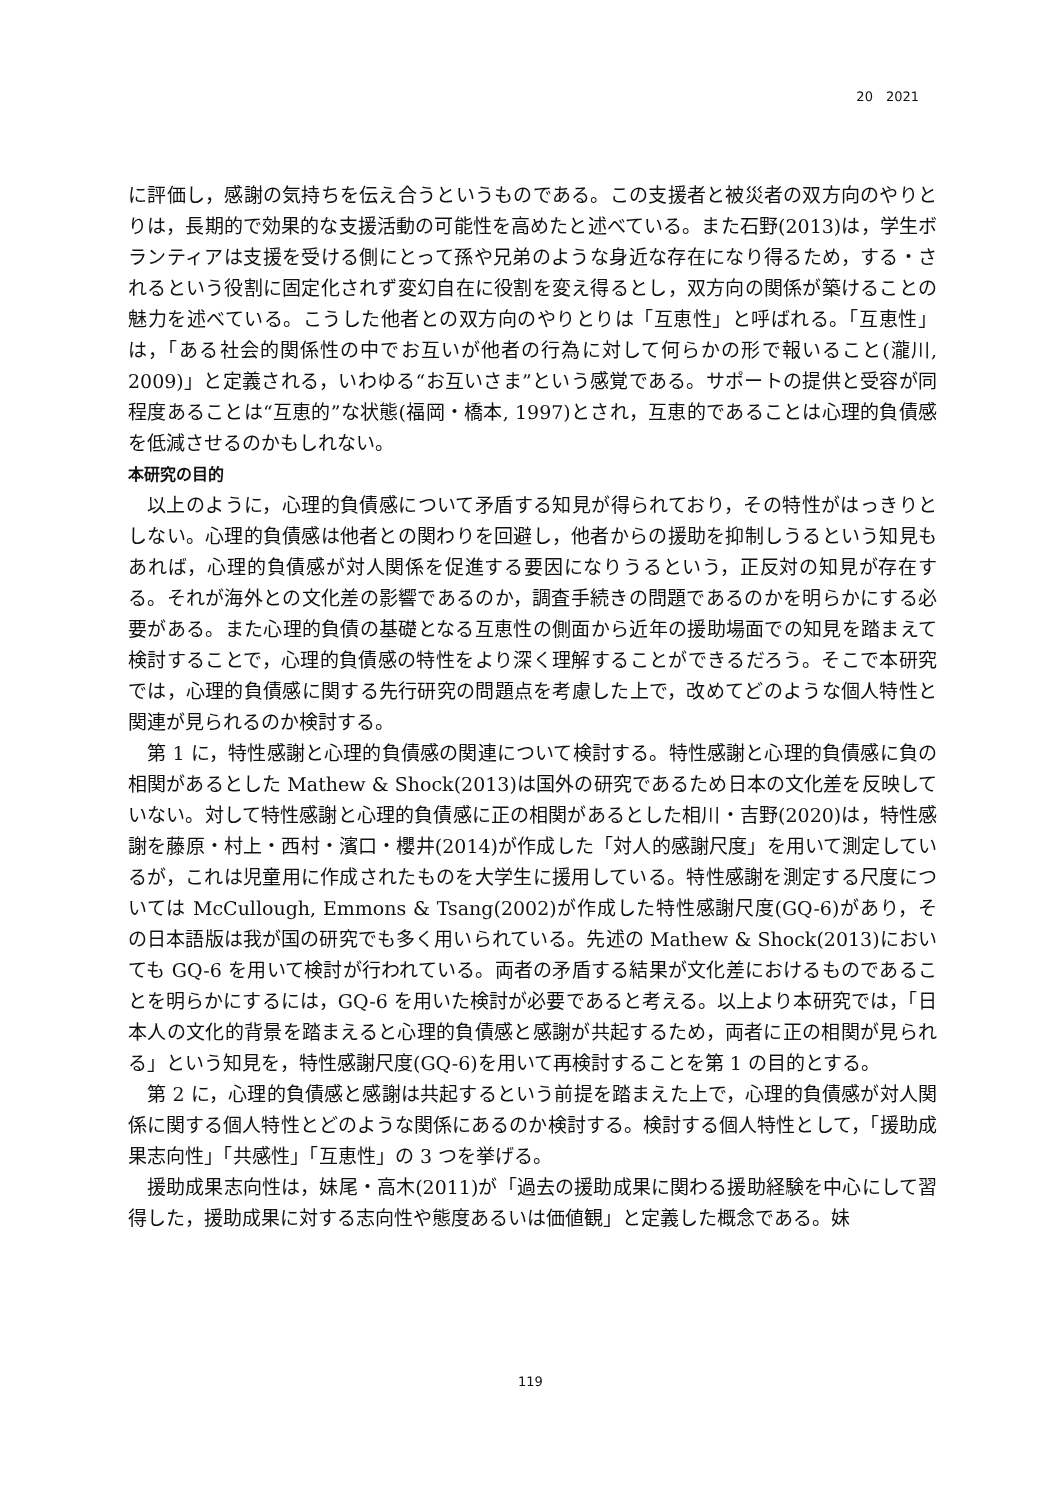20　2021
に評価し，感謝の気持ちを伝え合うというものである。この支援者と被災者の双方向のやりとりは，長期的で効果的な支援活動の可能性を高めたと述べている。また石野(2013)は，学生ボランティアは支援を受ける側にとって孫や兄弟のような身近な存在になり得るため，する・されるという役割に固定化されず変幻自在に役割を変え得るとし，双方向の関係が築けることの魅力を述べている。こうした他者との双方向のやりとりは「互恵性」と呼ばれる。「互恵性」は，「ある社会的関係性の中でお互いが他者の行為に対して何らかの形で報いること(瀧川, 2009)」と定義される，いわゆる“お互いさま”という感覚である。サポートの提供と受容が同程度あることは“互恵的”な状態(福岡・橋本, 1997)とされ，互恵的であることは心理的負債感を低減させるのかもしれない。
本研究の目的
以上のように，心理的負債感について矛盾する知見が得られており，その特性がはっきりとしない。心理的負債感は他者との関わりを回避し，他者からの援助を抑制しうるという知見もあれば，心理的負債感が対人関係を促進する要因になりうるという，正反対の知見が存在する。それが海外との文化差の影響であるのか，調査手続きの問題であるのかを明らかにする必要がある。また心理的負債の基礎となる互恵性の側面から近年の援助場面での知見を踏まえて検討することで，心理的負債感の特性をより深く理解することができるだろう。そこで本研究では，心理的負債感に関する先行研究の問題点を考慮した上で，改めてどのような個人特性と関連が見られるのか検討する。
第 1 に，特性感謝と心理的負債感の関連について検討する。特性感謝と心理的負債感に負の相関があるとした Mathew & Shock(2013)は国外の研究であるため日本の文化差を反映していない。対して特性感謝と心理的負債感に正の相関があるとした相川・吉野(2020)は，特性感謝を藤原・村上・西村・濱口・櫻井(2014)が作成した「対人的感謝尺度」を用いて測定しているが，これは児童用に作成されたものを大学生に援用している。特性感謝を測定する尺度については McCullough, Emmons & Tsang(2002)が作成した特性感謝尺度(GQ-6)があり，その日本語版は我が国の研究でも多く用いられている。先述の Mathew & Shock(2013)においても GQ-6 を用いて検討が行われている。両者の矛盾する結果が文化差におけるものであることを明らかにするには，GQ-6 を用いた検討が必要であると考える。以上より本研究では，「日本人の文化的背景を踏まえると心理的負債感と感謝が共起するため，両者に正の相関が見られる」という知見を，特性感謝尺度(GQ-6)を用いて再検討することを第 1 の目的とする。
第 2 に，心理的負債感と感謝は共起するという前提を踏まえた上で，心理的負債感が対人関係に関する個人特性とどのような関係にあるのか検討する。検討する個人特性として，「援助成果志向性」「共感性」「互恵性」の 3 つを挙げる。
援助成果志向性は，妹尾・高木(2011)が「過去の援助成果に関わる援助経験を中心にして習得した，援助成果に対する志向性や態度あるいは価値観」と定義した概念である。妹
119